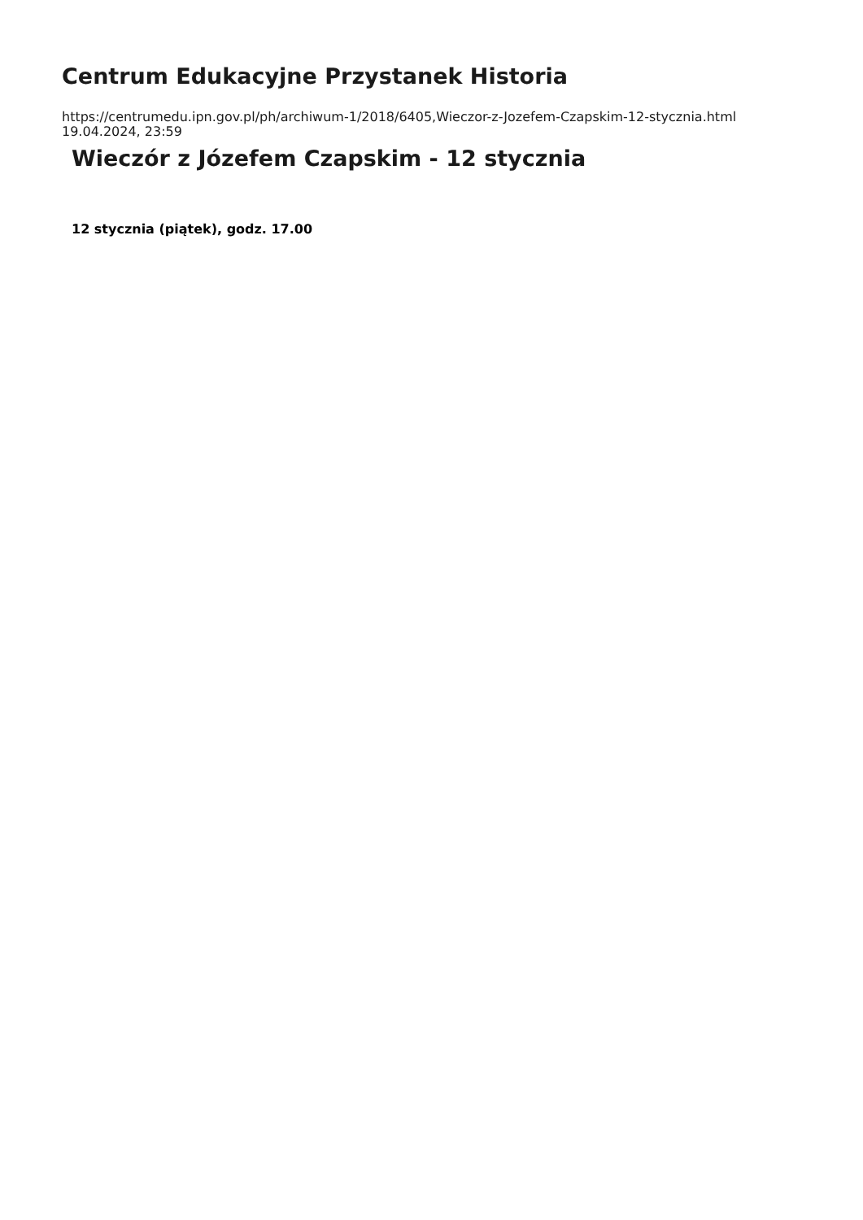Centrum Edukacyjne Przystanek Historia
https://centrumedu.ipn.gov.pl/ph/archiwum-1/2018/6405,Wieczor-z-Jozefem-Czapskim-12-stycznia.html
19.04.2024, 23:59
Wieczór z Józefem Czapskim - 12 stycznia
12 stycznia (piątek), godz. 17.00